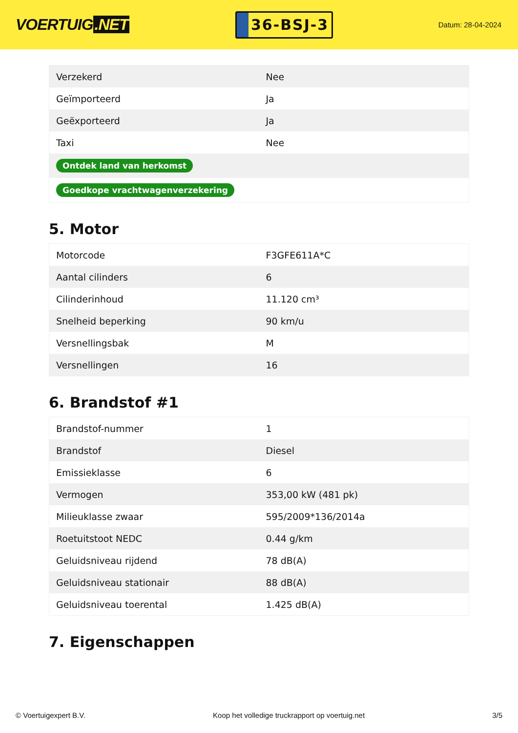VOERTUIG.NET
36-BSJ-3
Datum: 28-04-2024
| Verzekerd | Nee |
| Geïmporteerd | Ja |
| Geëxporteerd | Ja |
| Taxi | Nee |
| Ontdek land van herkomst | |
| Goedkope vrachtwagenverzekering | |
5. Motor
| Motorcode | F3GFE611A*C |
| Aantal cilinders | 6 |
| Cilinderinhoud | 11.120 cm³ |
| Snelheid beperking | 90 km/u |
| Versnellingsbak | M |
| Versnellingen | 16 |
6. Brandstof #1
| Brandstof-nummer | 1 |
| Brandstof | Diesel |
| Emissieklasse | 6 |
| Vermogen | 353,00 kW (481 pk) |
| Milieuklasse zwaar | 595/2009*136/2014a |
| Roetuitstoot NEDC | 0.44 g/km |
| Geluidsniveau rijdend | 78 dB(A) |
| Geluidsniveau stationair | 88 dB(A) |
| Geluidsniveau toerental | 1.425 dB(A) |
7. Eigenschappen
© Voertuigexpert B.V. Koop het volledige truckrapport op voertuig.net 3/5